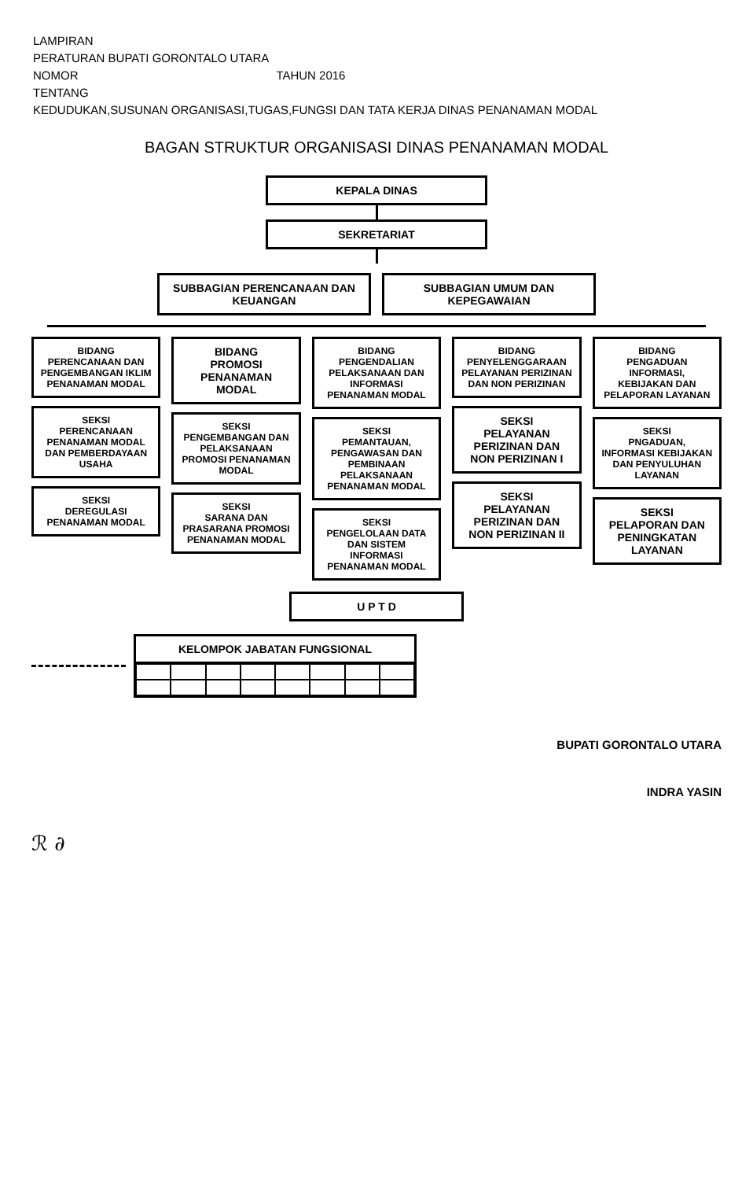| LAMPIRAN | |
| PERATURAN BUPATI GORONTALO UTARA | |
| NOMOR | TAHUN 2016 |
| TENTANG | |
| KEDUDUKAN,SUSUNAN ORGANISASI,TUGAS,FUNGSI DAN TATA KERJA DINAS PENANAMAN MODAL | |
BAGAN STRUKTUR ORGANISASI DINAS PENANAMAN MODAL
KEPALA DINAS
SEKRETARIAT
SUBBAGIAN PERENCANAAN DAN KEUANGAN
SUBBAGIAN UMUM DAN KEPEGAWAIAN
BIDANG
PERENCANAAN DAN PENGEMBANGAN IKLIM PENANAMAN MODAL
SEKSI
PERENCANAAN PENANAMAN MODAL DAN PEMBERDAYAAN USAHA
SEKSI
DEREGULASI PENANAMAN MODAL
BIDANG
PROMOSI PENANAMAN MODAL
SEKSI
PENGEMBANGAN DAN PELAKSANAAN PROMOSI PENANAMAN MODAL
SEKSI
SARANA DAN PRASARANA PROMOSI PENANAMAN MODAL
BIDANG
PENGENDALIAN PELAKSANAAN DAN INFORMASI PENANAMAN MODAL
SEKSI
PEMANTAUAN, PENGAWASAN DAN PEMBINAAN PELAKSANAAN PENANAMAN MODAL
SEKSI
PENGELOLAAN DATA DAN SISTEM INFORMASI PENANAMAN MODAL
BIDANG
PENYELENGGARAAN PELAYANAN PERIZINAN DAN NON PERIZINAN
SEKSI
PELAYANAN PERIZINAN DAN NON PERIZINAN I
SEKSI
PELAYANAN PERIZINAN DAN NON PERIZINAN II
BIDANG
PENGADUAN INFORMASI, KEBIJAKAN DAN PELAPORAN LAYANAN
SEKSI
PNGADUAN, INFORMASI KEBIJAKAN DAN PENYULUHAN LAYANAN
SEKSI
PELAPORAN DAN PENINGKATAN LAYANAN
U P T D
KELOMPOK JABATAN FUNGSIONAL
BUPATI GORONTALO UTARA
INDRA YASIN
ℛ ∂